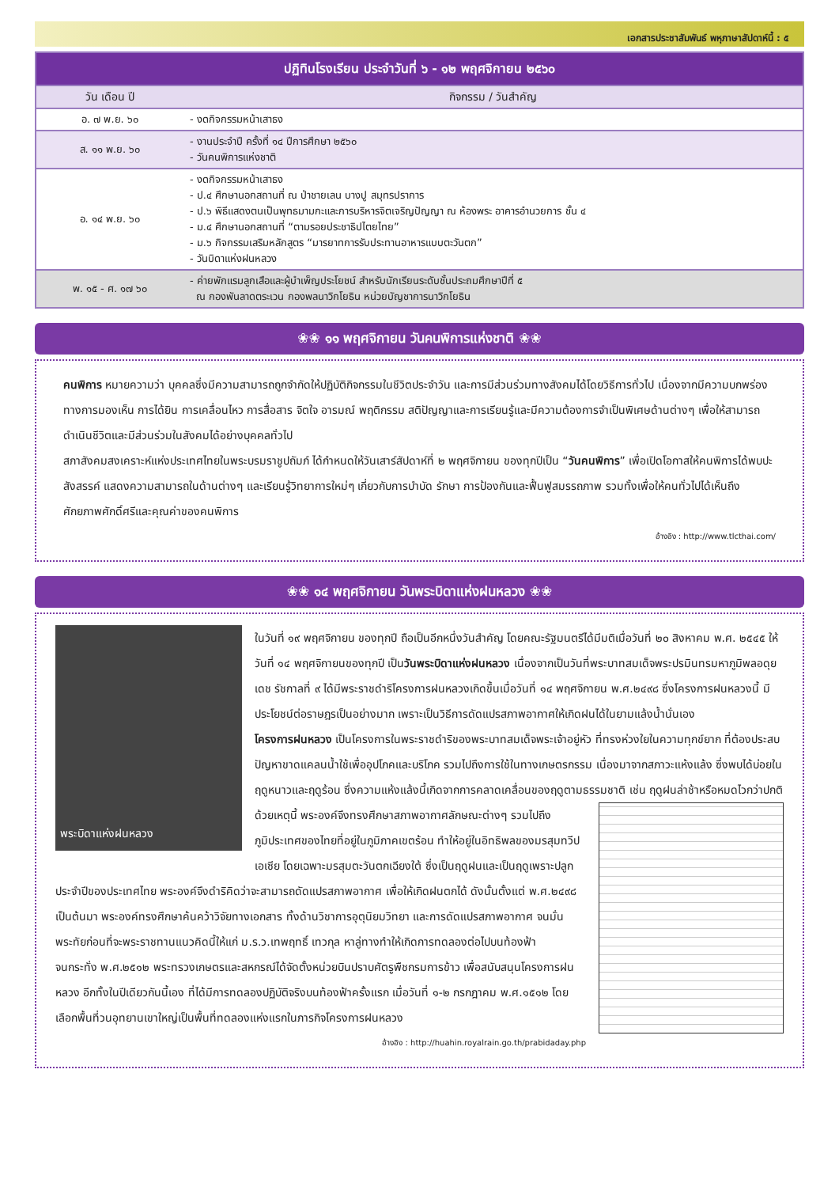เอกสารประชาสัมพันธ์ พหุภาษาสัปดาห์นี้ : ๕
| ปฏิทินโรงเรียน ประจำวันที่ ๖ - ๑๒ พฤศจิกายน ๒๕๖๐ | |
| --- | --- |
| วัน เดือน ปี | กิจกรรม / วันสำคัญ |
| อ. ๗ พ.ย. ๖๐ | - งดกิจกรรมหน้าเสาธง |
| ส. ๑๑ พ.ย. ๖๐ | - งานประจำปี ครั้งที่ ๑๔ ปีการศึกษา ๒๕๖๐ - วันคนพิการแห่งชาติ |
| อ. ๑๔ พ.ย. ๖๐ | - งดกิจกรรมหน้าเสาธง - ป.๔ ศึกษานอกสถานที่ ณ ป่าชายเลน บางปู สมุทรปราการ - ป.๖ พิธีแสดงตนเป็นพุทธมามกะและการบริหารจิตเจริญปัญญา ณ ห้องพระ อาคารอำนวยการ ชั้น ๔ - ม.๔ ศึกษานอกสถานที่ “ตามรอยประชาธิปไตยไทย” - ม.๖ กิจกรรมเสริมหลักสูตร “มารยาทการรับประทานอาหารแบบตะวันตก” - วันบิดาแห่งฝนหลวง |
| พ. ๑๕ - ศ. ๑๗ ๖๐ | - ค่ายพักแรมลูกเสือและผู้บำเพ็ญประโยชน์ สำหรับนักเรียนระดับชั้นประถมศึกษาปีที่ ๕ ณ กองพันลาดตระเวน กองพลนาวิกโยธิน หน่วยบัญชาการนาวิกโยธิน |
❀❀ ๑๑ พฤศจิกายน วันคนพิการแห่งชาติ ❀❀
คนพิการ หมายความว่า บุคคลซึ่งมีความสามารถถูกจำกัดให้ปฏิบัติกิจกรรมในชีวิตประจำวัน และการมีส่วนร่วมทางสังคมได้โดยวิธีการทั่วไป เนื่องจากมีความบกพร่องทางการมองเห็น การได้ยิน การเคลื่อนไหว การสื่อสาร จิตใจ อารมณ์ พฤติกรรม สติปัญญาและการเรียนรู้และมีความต้องการจำเป็นพิเศษด้านต่างๆ เพื่อให้สามารถดำเนินชีวิตและมีส่วนร่วมในสังคมได้อย่างบุคคลทั่วไป
สภาสังคมสงเคราะห์แห่งประเทศไทยในพระบรมราชูปถัมภ์ ได้กำหนดให้วันเสาร์สัปดาห์ที่ ๒ พฤศจิกายน ของทุกปีเป็น “วันคนพิการ” เพื่อเปิดโอกาสให้คนพิการได้พบปะสังสรรค์ แสดงความสามารถในด้านต่างๆ และเรียนรู้วิทยาการใหม่ๆ เกี่ยวกับการบำบัด รักษา การป้องกันและฟื้นฟูสมรรถภาพ รวมทั้งเพื่อให้คนทั่วไปได้เห็นถึงศักยภาพศักดิ์ศรีและคุณค่าของคนพิการ
อ้างอิง : http://www.tlcthai.com/
❀❀ ๑๔ พฤศจิกายน วันพระบิดาแห่งฝนหลวง ❀❀
พระบิดาแห่งฝนหลวง
ในวันที่ ๑๙ พฤศจิกายน ของทุกปี ถือเป็นอีกหนึ่งวันสำคัญ โดยคณะรัฐมนตรีได้มีมติเมื่อวันที่ ๒๐ สิงหาคม พ.ศ. ๒๕๔๕ ให้วันที่ ๑๔ พฤศจิกายนของทุกปี เป็นวันพระบิดาแห่งฝนหลวง เนื่องจากเป็นวันที่พระบาทสมเด็จพระปรมินทรมหาภูมิพลอดุยเดช รัชกาลที่ ๙ ได้มีพระราชดำริโครงการฝนหลวงเกิดขึ้นเมื่อวันที่ ๑๔ พฤศจิกายน พ.ศ.๒๔๙๘ ซึ่งโครงการฝนหลวงนี้ มีประโยชน์ต่อราษฎรเป็นอย่างมาก เพราะเป็นวิธีการดัดแปรสภาพอากาศให้เกิดฝนได้ในยามแล้งน้ำนั่นเอง
โครงการฝนหลวง เป็นโครงการในพระราชดำริของพระบาทสมเด็จพระเจ้าอยู่หัว ที่ทรงห่วงใยในความทุกข์ยาก ที่ต้องประสบปัญหาขาดแคลนน้ำใช้เพื่ออุปโภคและบริโภค รวมไปถึงการใช้ในทางเกษตรกรรม เนื่องมาจากสภาวะแห้งแล้ง ซึ่งพบได้บ่อยในฤดูหนาวและฤดูร้อน ซึ่งความแห้งแล้งนี้เกิดจากการคลาดเคลื่อนของฤดูตามธรรมชาติ เช่น ฤดูฝนล่าช้าหรือหมดไวกว่าปกติ
ด้วยเหตุนี้ พระองค์จึงทรงศึกษาสภาพอากาศลักษณะต่างๆ รวมไปถึงภูมิประเทศของไทยที่อยู่ในภูมิภาคเขตร้อน ทำให้อยู่ในอิทธิพลของมรสุมทวีปเอเซีย โดยเฉพาะมรสุมตะวันตกเฉียงใต้ ซึ่งเป็นฤดูฝนและเป็นฤดูเพราะปลูกประจำปีของประเทศไทย พระองค์จึงดำริคิดว่าจะสามารถดัดแปรสภาพอากาศ เพื่อให้เกิดฝนตกได้ ดังนั้นตั้งแต่ พ.ศ.๒๔๙๘ เป็นต้นมา พระองค์ทรงศึกษาค้นคว้าวิจัยทางเอกสาร ทั้งด้านวิชาการอุตุนิยมวิทยา และการดัดแปรสภาพอากาศ จนมั่นพระทัยก่อนที่จะพระราชทานแนวคิดนี้ให้แก่ ม.ร.ว.เทพฤทธิ์ เทวกุล หาลู่ทางทำให้เกิดการทดลองต่อไปบนท้องฟ้า
จนกระทั่ง พ.ศ.๒๕๑๒ พระทรวงเกษตรและสหกรณ์ได้จัดตั้งหน่วยบินปราบศัตรูพืชกรมการข้าว เพื่อสนับสนุนโครงการฝนหลวง อีกทั้งในปีเดียวกันนี้เอง ที่ได้มีการทดลองปฏิบัติจริงบนท้องฟ้าครั้งแรก เมื่อวันที่ ๑-๒ กรกฎาคม พ.ศ.๑๕๑๒ โดยเลือกพื้นที่วนอุทยานเขาใหญ่เป็นพื้นที่ทดลองแห่งแรกในภารกิจโครงการฝนหลวง
อ้างอิง : http://huahin.royalrain.go.th/prabidaday.php